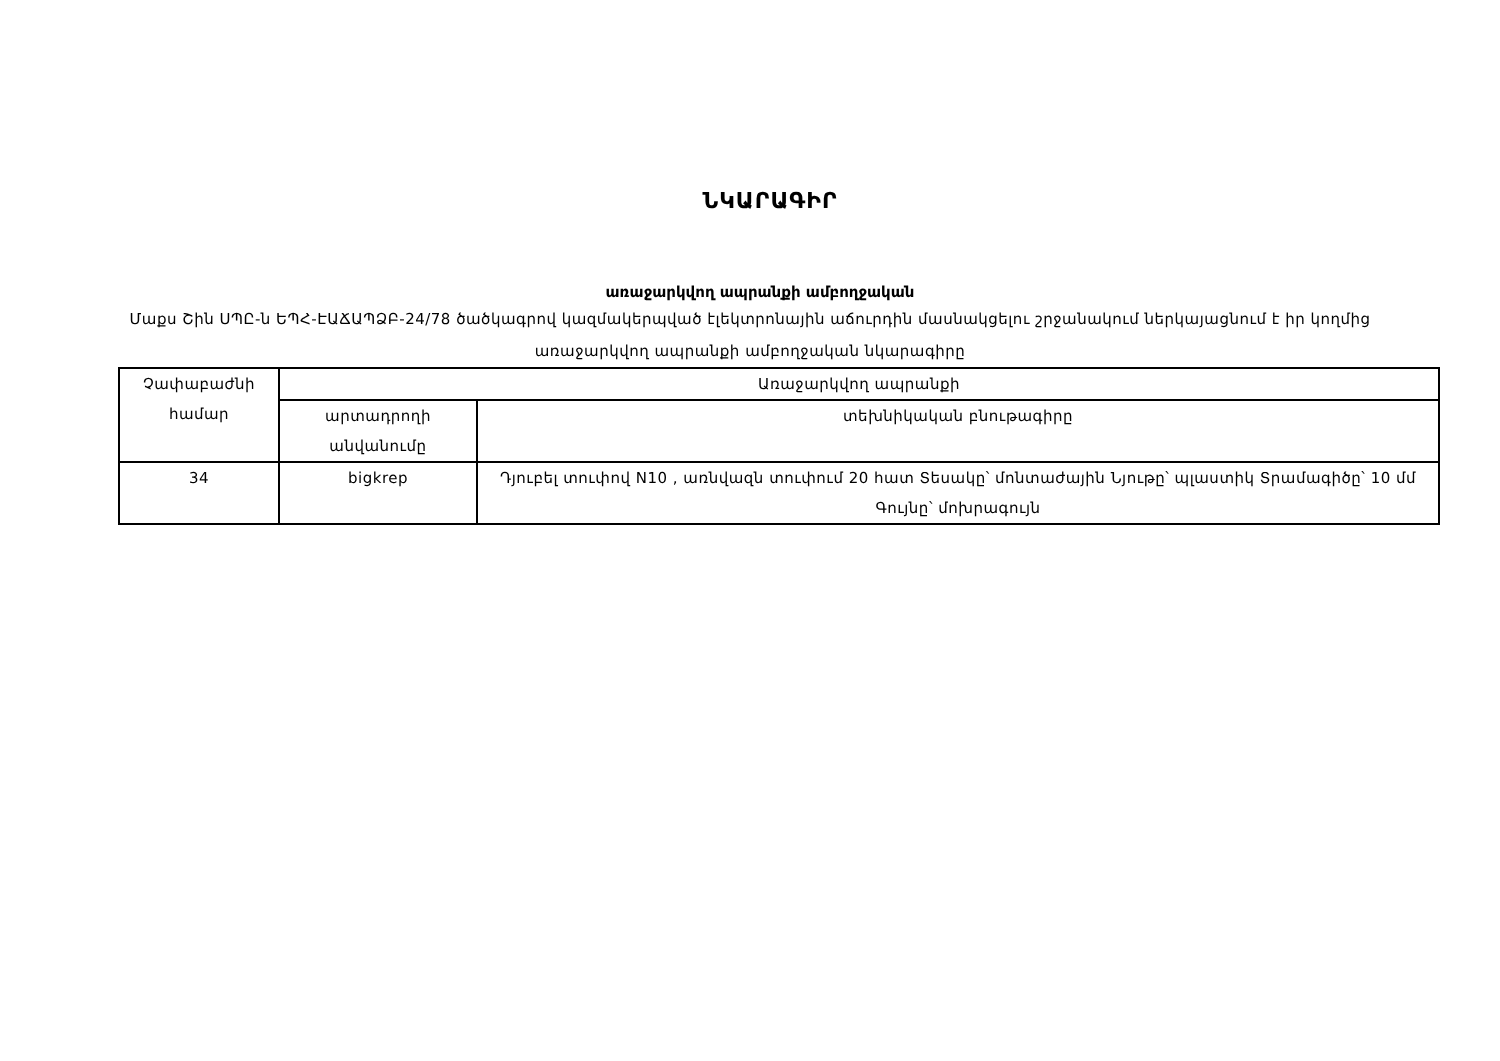ՆԿԱՐԱԳԻՐ
առաջարկվող ապրանքի ամբողջական
Մաքս Շին ՍՊԸ-ն ԵՊՀ-ԷԱՃԱՊՁԲ-24/78 ծածկագրով կազմակերպված էլեկտրոնային աճուրդին մասնակցելու շրջանակում ներկայացնում է իր կողմից առաջարկվող ապրանքի ամբողջական նկարագիրը
| Չափաբաժնի համար | Առաջարկվող ապրանքի | |
| | արտադրողի անվանումը | տեխնիկական բնութագիրը |
| 34 | bigkrep | Դյուբել տուփով N10 , առնվազն տուփում 20 հատ Տեսակը՝ մոնտաժային Նյութը՝ պլաստիկ Տրամագիծը՝ 10 մմ Գույնը՝ մոխրագույն |